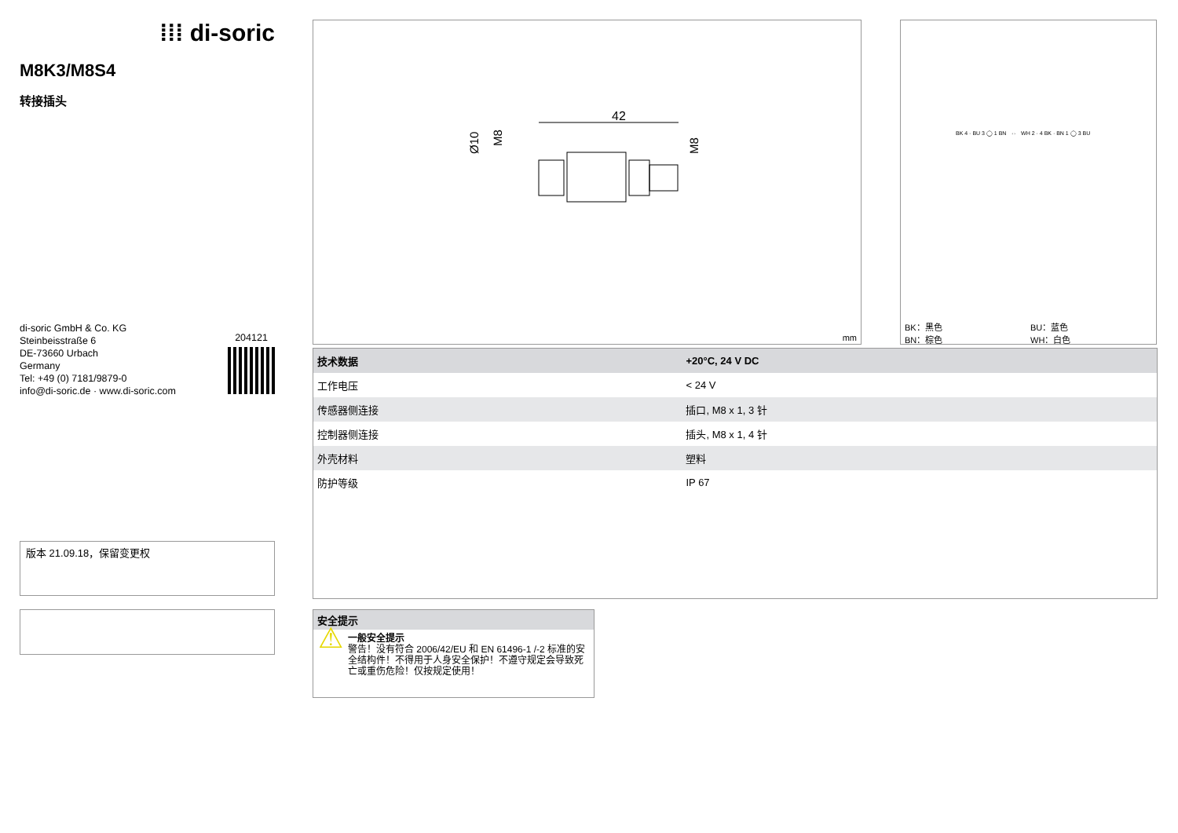⁞⁞⁞ di-soric
M8K3/M8S4
转接插头
di-soric GmbH & Co. KG
Steinbeisstraße 6
DE-73660 Urbach
Germany
Tel: +49 (0) 7181/9879-0
info@di-soric.de · www.di-soric.com
204121
42
Ø10
M8
M8
mm
BK 4 · BU 3 ◯ 1 BN ⇔ WH 2 · 4 BK · BN 1 ◯ 3 BU
BK：黑色
BN：棕色
BU：蓝色
WH：白色
| 技术数据 | +20°C, 24 V DC |
| --- | --- |
| 工作电压 | < 24 V |
| 传感器侧连接 | 插口, M8 x 1, 3 针 |
| 控制器侧连接 | 插头, M8 x 1, 4 针 |
| 外壳材料 | 塑料 |
| 防护等级 | IP 67 |
版本 21.09.18，保留变更权
安全提示
⚠
一般安全提示
警告！没有符合 2006/42/EU 和 EN 61496-1 /-2 标准的安全结构件！不得用于人身安全保护！不遵守规定会导致死亡或重伤危险！仅按规定使用！